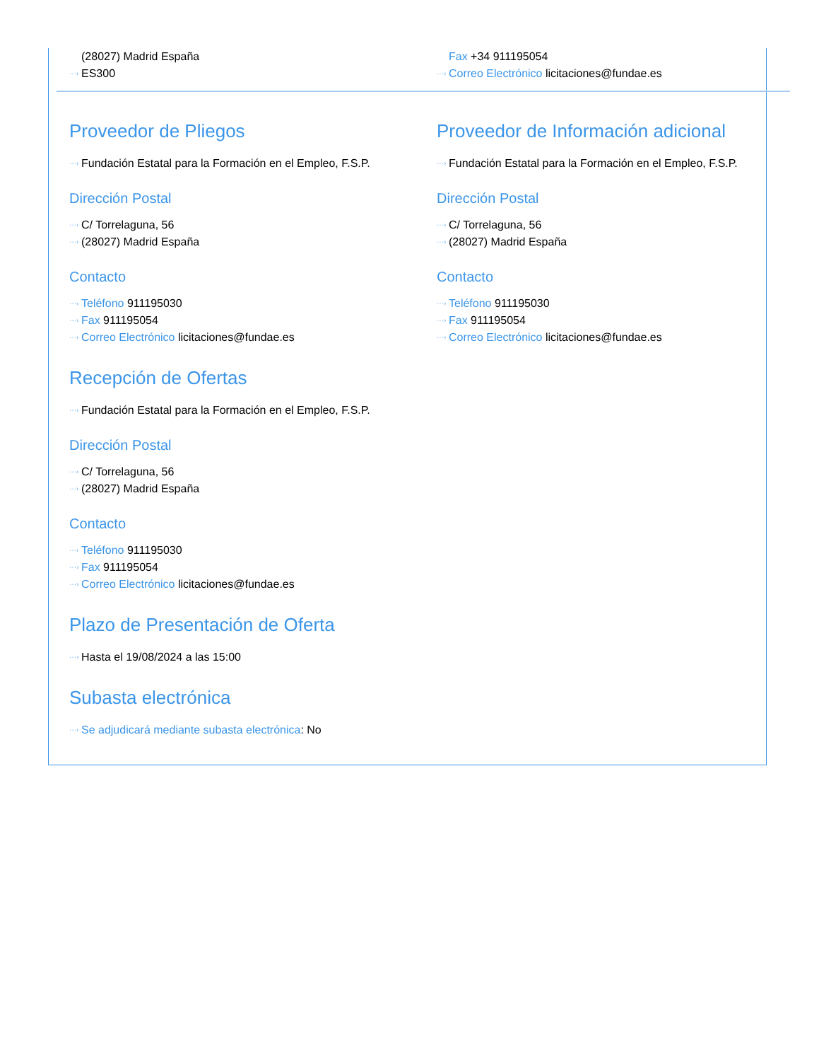(28027) Madrid España
···› ES300
Fax +34 911195054
···› Correo Electrónico licitaciones@fundae.es
Proveedor de Pliegos
···› Fundación Estatal para la Formación en el Empleo, F.S.P.
Dirección Postal
···› C/ Torrelaguna, 56
···› (28027) Madrid España
Contacto
···› Teléfono 911195030
···› Fax 911195054
···› Correo Electrónico licitaciones@fundae.es
Proveedor de Información adicional
···› Fundación Estatal para la Formación en el Empleo, F.S.P.
Dirección Postal
···› C/ Torrelaguna, 56
···› (28027) Madrid España
Contacto
···› Teléfono 911195030
···› Fax 911195054
···› Correo Electrónico licitaciones@fundae.es
Recepción de Ofertas
···› Fundación Estatal para la Formación en el Empleo, F.S.P.
Dirección Postal
···› C/ Torrelaguna, 56
···› (28027) Madrid España
Contacto
···› Teléfono 911195030
···› Fax 911195054
···› Correo Electrónico licitaciones@fundae.es
Plazo de Presentación de Oferta
···› Hasta el 19/08/2024 a las 15:00
Subasta electrónica
···› Se adjudicará mediante subasta electrónica: No